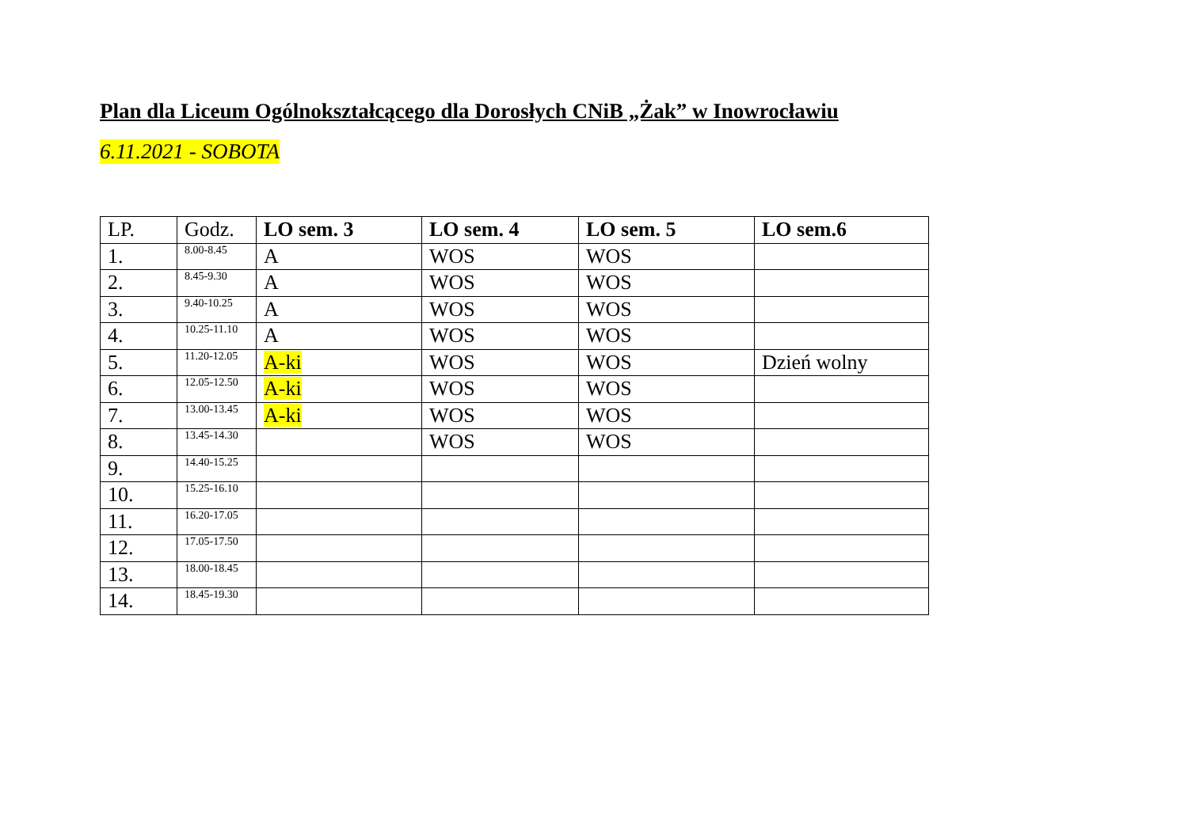Plan dla Liceum Ogólnokształcącego dla Dorosłych CNiB „Żak” w Inowrocławiu
6.11.2021 - SOBOTA
| LP. | Godz. | LO sem. 3 | LO sem. 4 | LO sem. 5 | LO sem.6 |
| --- | --- | --- | --- | --- | --- |
| 1. | 8.00-8.45 | A | WOS | WOS | |
| 2. | 8.45-9.30 | A | WOS | WOS | |
| 3. | 9.40-10.25 | A | WOS | WOS | |
| 4. | 10.25-11.10 | A | WOS | WOS | |
| 5. | 11.20-12.05 | A-ki | WOS | WOS | Dzień wolny |
| 6. | 12.05-12.50 | A-ki | WOS | WOS | |
| 7. | 13.00-13.45 | A-ki | WOS | WOS | |
| 8. | 13.45-14.30 | | WOS | WOS | |
| 9. | 14.40-15.25 | | | | |
| 10. | 15.25-16.10 | | | | |
| 11. | 16.20-17.05 | | | | |
| 12. | 17.05-17.50 | | | | |
| 13. | 18.00-18.45 | | | | |
| 14. | 18.45-19.30 | | | | |